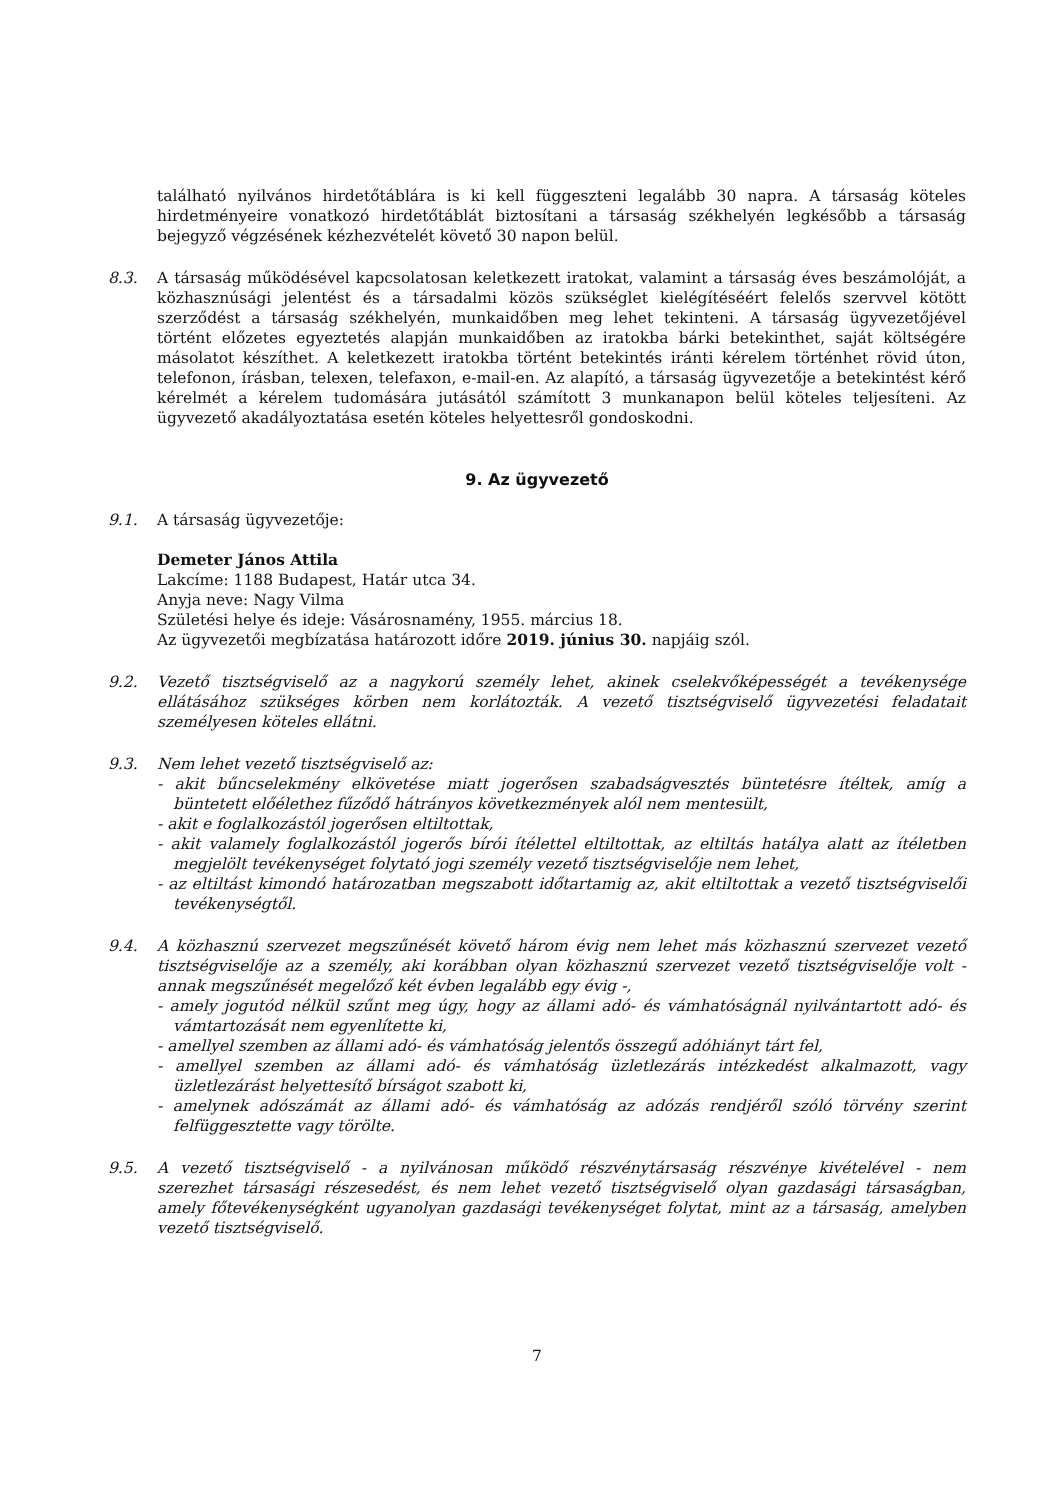található nyilvános hirdetőtáblára is ki kell függeszteni legalább 30 napra. A társaság köteles hirdetményeire vonatkozó hirdetőtáblát biztosítani a társaság székhelyén legkésőbb a társaság bejegyző végzésének kézhezvételét követő 30 napon belül.
8.3. A társaság működésével kapcsolatosan keletkezett iratokat, valamint a társaság éves beszámolóját, a közhasznúsági jelentést és a társadalmi közös szükséglet kielégítéséért felelős szervvel kötött szerződést a társaság székhelyén, munkaidőben meg lehet tekinteni. A társaság ügyvezetőjével történt előzetes egyeztetés alapján munkaidőben az iratokba bárki betekinthet, saját költségére másolatot készíthet. A keletkezett iratokba történt betekintés iránti kérelem történhet rövid úton, telefonon, írásban, telexen, telefaxon, e-mail-en. Az alapító, a társaság ügyvezetője a betekintést kérő kérelmét a kérelem tudomására jutásától számított 3 munkanapon belül köteles teljesíteni. Az ügyvezető akadályoztatása esetén köteles helyettesről gondoskodni.
9. Az ügyvezető
9.1. A társaság ügyvezetője:
Demeter János Attila
Lakcíme: 1188 Budapest, Határ utca 34.
Anyja neve: Nagy Vilma
Születési helye és ideje: Vásárosnamény, 1955. március 18.
Az ügyvezetői megbízatása határozott időre 2019. június 30. napjáig szól.
9.2. Vezető tisztségviselő az a nagykorú személy lehet, akinek cselekvőképességét a tevékenysége ellátásához szükséges körben nem korlátozták. A vezető tisztségviselő ügyvezetési feladatait személyesen köteles ellátni.
9.3. Nem lehet vezető tisztségviselő az:
- akit bűncselekmény elkövetése miatt jogerősen szabadságvesztés büntetésre ítéltek, amíg a büntetett előélethez fűződő hátrányos következmények alól nem mentesült,
- akit e foglalkozástól jogerősen eltiltottak,
- akit valamely foglalkozástól jogerős bírói ítélettel eltiltottak, az eltiltás hatálya alatt az ítéletben megjelölt tevékenységet folytató jogi személy vezető tisztségviselője nem lehet,
- az eltiltást kimondó határozatban megszabott időtartamig az, akit eltiltottak a vezető tisztségviselői tevékenységtől.
9.4. A közhasznú szervezet megszűnését követő három évig nem lehet más közhasznú szervezet vezető tisztségviselője az a személy, aki korábban olyan közhasznú szervezet vezető tisztségviselője volt - annak megszűnését megelőző két évben legalább egy évig -,
- amely jogutód nélkül szűnt meg úgy, hogy az állami adó- és vámhatóságnál nyilvántartott adó- és vámtartozását nem egyenlítette ki,
- amellyel szemben az állami adó- és vámhatóság jelentős összegű adóhiányt tárt fel,
- amellyel szemben az állami adó- és vámhatóság üzletlezárás intézkedést alkalmazott, vagy üzletlezárást helyettesítő bírságot szabott ki,
- amelynek adószámát az állami adó- és vámhatóság az adózás rendjéről szóló törvény szerint felfüggesztette vagy törölte.
9.5. A vezető tisztségviselő - a nyilvánosan működő részvénytársaság részvénye kivételével - nem szerezhet társasági részesedést, és nem lehet vezető tisztségviselő olyan gazdasági társaságban, amely főtevékenységként ugyanolyan gazdasági tevékenységet folytat, mint az a társaság, amelyben vezető tisztségviselő.
7